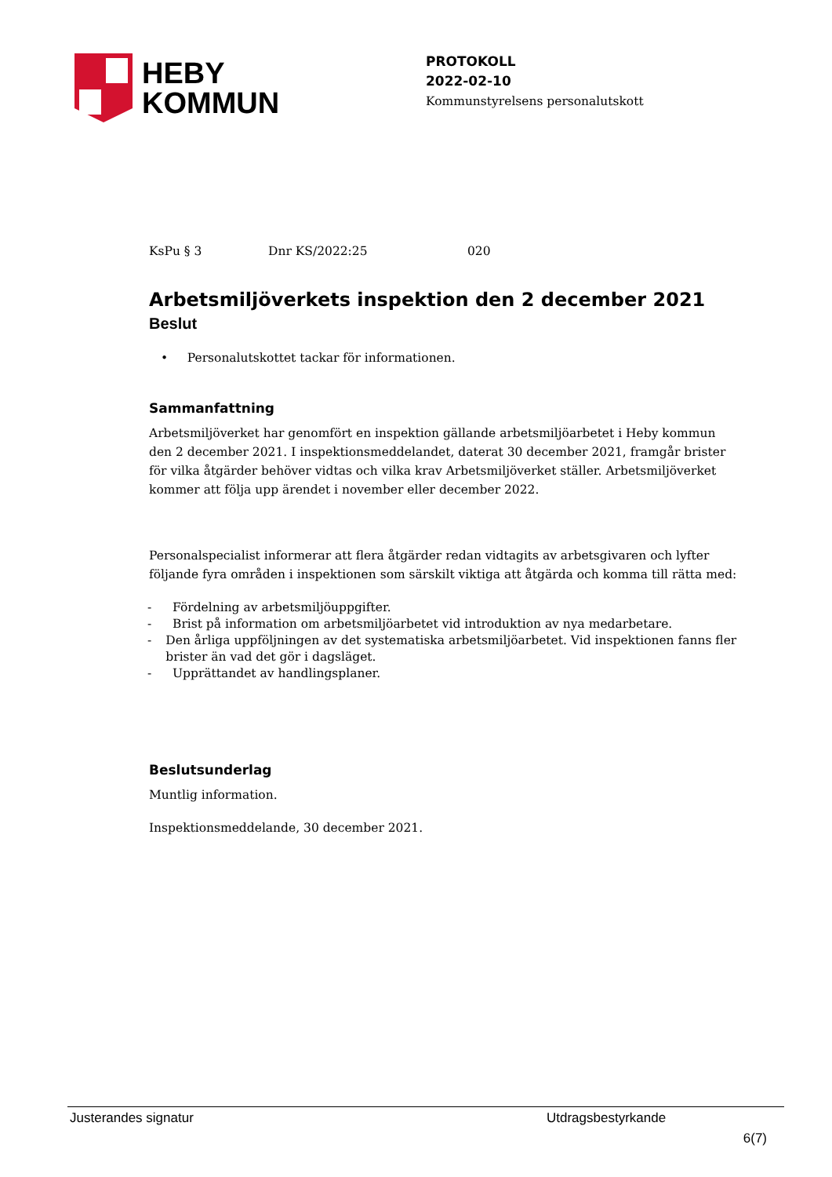HEBY
KOMMUN
PROTOKOLL
2022-02-10
Kommunstyrelsens personalutskott
KsPu § 3 Dnr KS/2022:25 020
Arbetsmiljöverkets inspektion den 2 december 2021
Beslut
• Personalutskottet tackar för informationen.
Sammanfattning
Arbetsmiljöverket har genomfört en inspektion gällande arbetsmiljöarbetet i Heby kommun den 2 december 2021. I inspektionsmeddelandet, daterat 30 december 2021, framgår brister för vilka åtgärder behöver vidtas och vilka krav Arbetsmiljöverket ställer. Arbetsmiljöverket kommer att följa upp ärendet i november eller december 2022.
Personalspecialist informerar att flera åtgärder redan vidtagits av arbetsgivaren och lyfter följande fyra områden i inspektionen som särskilt viktiga att åtgärda och komma till rätta med:
- Fördelning av arbetsmiljöuppgifter.
- Brist på information om arbetsmiljöarbetet vid introduktion av nya medarbetare.
- Den årliga uppföljningen av det systematiska arbetsmiljöarbetet. Vid inspektionen fanns fler brister än vad det gör i dagsläget.
- Upprättandet av handlingsplaner.
Beslutsunderlag
Muntlig information.
Inspektionsmeddelande, 30 december 2021.
Justerandes signatur Utdragsbestyrkande
6(7)